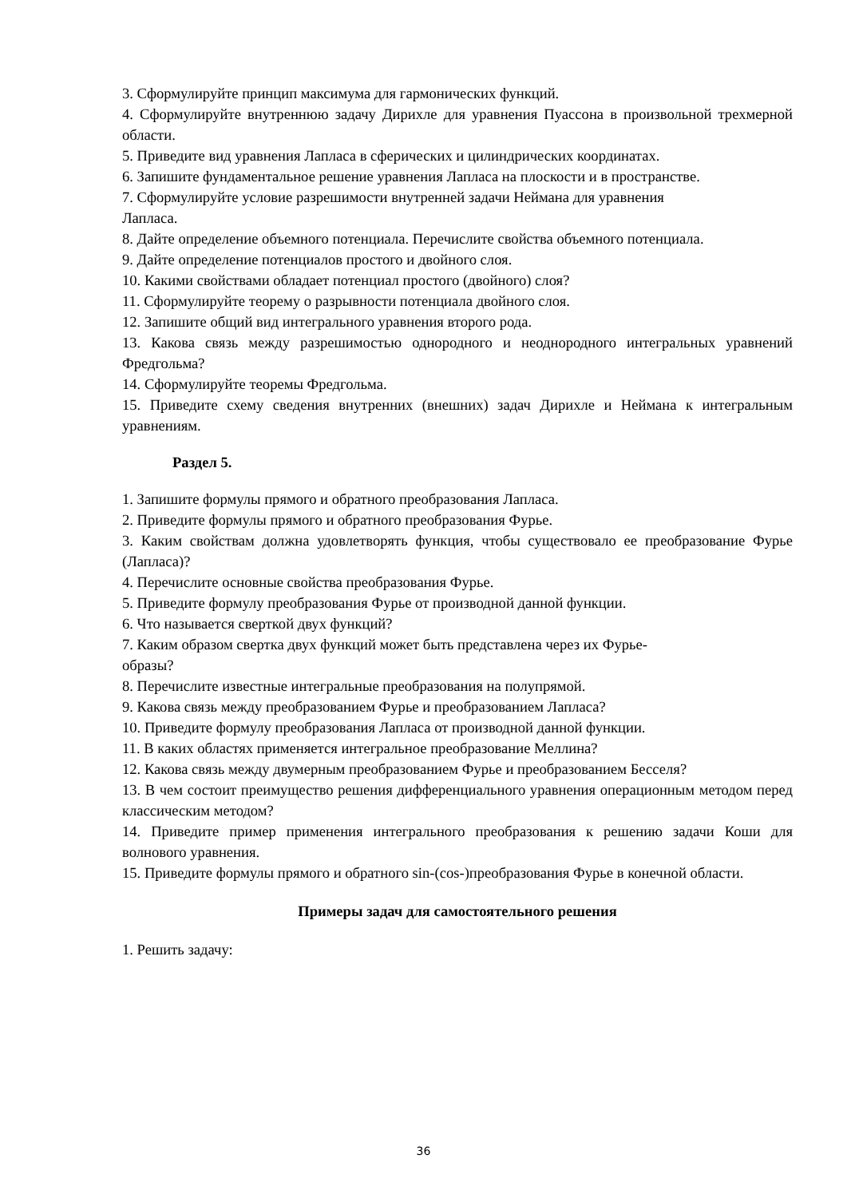3. Сформулируйте принцип максимума для гармонических функций.
4. Сформулируйте внутреннюю задачу Дирихле для уравнения Пуассона в произвольной трехмерной области.
5. Приведите вид уравнения Лапласа в сферических и цилиндрических координатах.
6. Запишите фундаментальное решение уравнения Лапласа на плоскости и в пространстве.
7. Сформулируйте условие разрешимости внутренней задачи Неймана для уравнения
Лапласа.
8. Дайте определение объемного потенциала. Перечислите свойства объемного потенциала.
9. Дайте определение потенциалов простого и двойного слоя.
10. Какими свойствами обладает потенциал простого (двойного) слоя?
11. Сформулируйте теорему о разрывности потенциала двойного слоя.
12. Запишите общий вид интегрального уравнения второго рода.
13. Какова связь между разрешимостью однородного и неоднородного интегральных уравнений Фредгольма?
14. Сформулируйте теоремы Фредгольма.
15. Приведите схему сведения внутренних (внешних) задач Дирихле и Неймана к интегральным уравнениям.
Раздел 5.
1. Запишите формулы прямого и обратного преобразования Лапласа.
2. Приведите формулы прямого и обратного преобразования Фурье.
3. Каким свойствам должна удовлетворять функция, чтобы существовало ее преобразование Фурье (Лапласа)?
4. Перечислите основные свойства преобразования Фурье.
5. Приведите формулу преобразования Фурье от производной данной функции.
6. Что называется сверткой двух функций?
7. Каким образом свертка двух функций может быть представлена через их Фурье-
образы?
8. Перечислите известные интегральные преобразования на полупрямой.
9. Какова связь между преобразованием Фурье и преобразованием Лапласа?
10. Приведите формулу преобразования Лапласа от производной данной функции.
11. В каких областях применяется интегральное преобразование Меллина?
12. Какова связь между двумерным преобразованием Фурье и преобразованием Бесселя?
13. В чем состоит преимущество решения дифференциального уравнения операционным методом перед классическим методом?
14. Приведите пример применения интегрального преобразования к решению задачи Коши для волнового уравнения.
15. Приведите формулы прямого и обратного sin-(cos-)преобразования Фурье в конечной области.
Примеры задач для самостоятельного решения
1. Решить задачу:
36